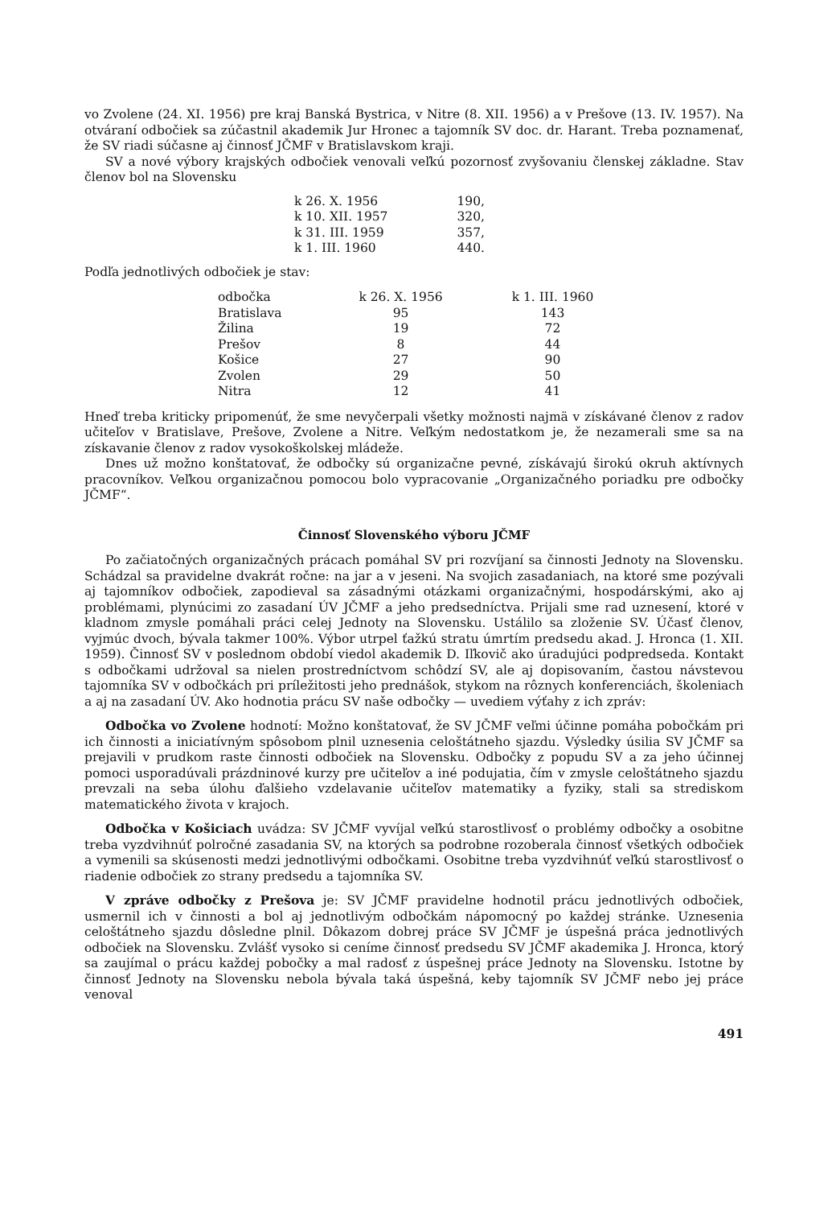vo Zvolene (24. XI. 1956) pre kraj Banská Bystrica, v Nitre (8. XII. 1956) a v Prešove (13. IV. 1957). Na otváraní odbočiek sa zúčastnil akademik Jur Hronec a tajomník SV doc. dr. Harant. Treba poznamenať, že SV riadi súčasne aj činnosť JČMF v Bratislavskom kraji.
SV a nové výbory krajských odbočiek venovali veľkú pozornosť zvyšovaniu členskej základne. Stav členov bol na Slovensku
| k 26. X. 1956 | 190, |
| k 10. XII. 1957 | 320, |
| k 31. III. 1959 | 357, |
| k 1. III. 1960 | 440. |
Podľa jednotlivých odbočiek je stav:
| odbočka | k 26. X. 1956 | k 1. III. 1960 |
| --- | --- | --- |
| Bratislava | 95 | 143 |
| Žilina | 19 | 72 |
| Prešov | 8 | 44 |
| Košice | 27 | 90 |
| Zvolen | 29 | 50 |
| Nitra | 12 | 41 |
Hneď treba kriticky pripomenúť, že sme nevyčerpali všetky možnosti najmä v získávané členov z radov učiteľov v Bratislave, Prešove, Zvolene a Nitre. Veľkým nedostatkom je, že nezamerali sme sa na získavanie členov z radov vysokoškolskej mládeže.
Dnes už možno konštatovať, že odbočky sú organizačne pevné, získávajú širokú okruh aktívnych pracovníkov. Veľkou organizačnou pomocou bolo vypracovanie „Organizačného poriadku pre odbočky JČMF“.
Činnosť Slovenského výboru JČMF
Po začiatočných organizačných prácach pomáhal SV pri rozvíjaní sa činnosti Jednoty na Slovensku. Schádzal sa pravidelne dvakrát ročne: na jar a v jeseni. Na svojich zasadaniach, na ktoré sme pozývali aj tajomníkov odbočiek, zapodieval sa zásadnými otázkami organizačnými, hospodárskými, ako aj problémami, plynúcimi zo zasadaní ÚV JČMF a jeho predsedníctva. Prijali sme rad uznesení, ktoré v kladnom zmysle pomáhali práci celej Jednoty na Slovensku. Ustálilo sa zloženie SV. Účasť členov, vyjmúc dvoch, bývala takmer 100%. Výbor utrpel ťažkú stratu úmrtím predsedu akad. J. Hronca (1. XII. 1959). Činnosť SV v poslednom období viedol akademik D. Iľkovič ako úradujúci podpredseda. Kontakt s odbočkami udržoval sa nielen prostredníctvom schôdzí SV, ale aj dopisovaním, častou návstevou tajomníka SV v odbočkách pri príležitosti jeho prednášok, stykom na rôznych konferenciách, školeniach a aj na zasadaní ÚV. Ako hodnotia prácu SV naše odbočky — uvediem výťahy z ich zpráv:
Odbočka vo Zvolene hodnotí: Možno konštatovať, že SV JČMF veľmi účinne pomáha pobočkám pri ich činnosti a iniciatívným spôsobom plnil uznesenia celoštátneho sjazdu. Výsledky úsilia SV JČMF sa prejavili v prudkom raste činnosti odbočiek na Slovensku. Odbočky z popudu SV a za jeho účinnej pomoci usporadúvali prázdninové kurzy pre učiteľov a iné podujatia, čím v zmysle celoštátneho sjazdu prevzali na seba úlohu ďalšieho vzdelavanie učiteľov matematiky a fyziky, stali sa strediskom matematického života v krajoch.
Odbočka v Košiciach uvádza: SV JČMF vyvíjal veľkú starostlivosť o problémy odbočky a osobitne treba vyzdvihnúť polročné zasadania SV, na ktorých sa podrobne rozoberala činnosť všetkých odbočiek a vymenili sa skúsenosti medzi jednotlivými odbočkami. Osobitne treba vyzdvihnúť veľkú starostlivosť o riadenie odbočiek zo strany predsedu a tajomníka SV.
V zpráve odbočky z Prešova je: SV JČMF pravidelne hodnotil prácu jednotlivých odbočiek, usmernil ich v činnosti a bol aj jednotlivým odbočkám nápomocný po každej stránke. Uznesenia celoštátneho sjazdu dôsledne plnil. Dôkazom dobrej práce SV JČMF je úspešná práca jednotlivých odbočiek na Slovensku. Zvlášť vysoko si ceníme činnosť predsedu SV JČMF akademika J. Hronca, ktorý sa zaujímal o prácu každej pobočky a mal radosť z úspešnej práce Jednoty na Slovensku. Istotne by činnosť Jednoty na Slovensku nebola bývala taká úspešná, keby tajomník SV JČMF nebo jej práce venoval
491